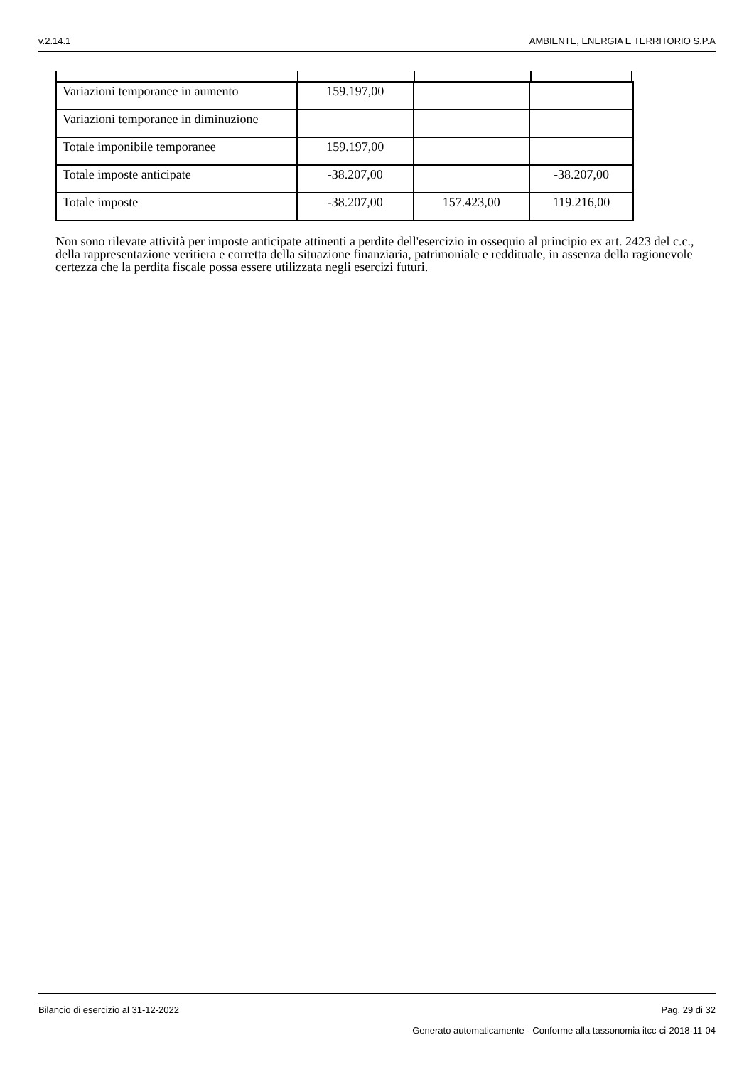v.2.14.1 AMBIENTE, ENERGIA E TERRITORIO S.P.A
| Variazioni temporanee in aumento | 159.197,00 | | |
| Variazioni temporanee in diminuzione | | | |
| Totale imponibile temporanee | 159.197,00 | | |
| Totale imposte anticipate | -38.207,00 | | -38.207,00 |
| Totale imposte | -38.207,00 | 157.423,00 | 119.216,00 |
Non sono rilevate attività per imposte anticipate attinenti a perdite dell'esercizio in ossequio al principio ex art. 2423 del c.c., della rappresentazione veritiera e corretta della situazione finanziaria, patrimoniale e reddituale, in assenza della ragionevole certezza che la perdita fiscale possa essere utilizzata negli esercizi futuri.
Bilancio di esercizio al 31-12-2022 Pag. 29 di 32
Generato automaticamente - Conforme alla tassonomia itcc-ci-2018-11-04